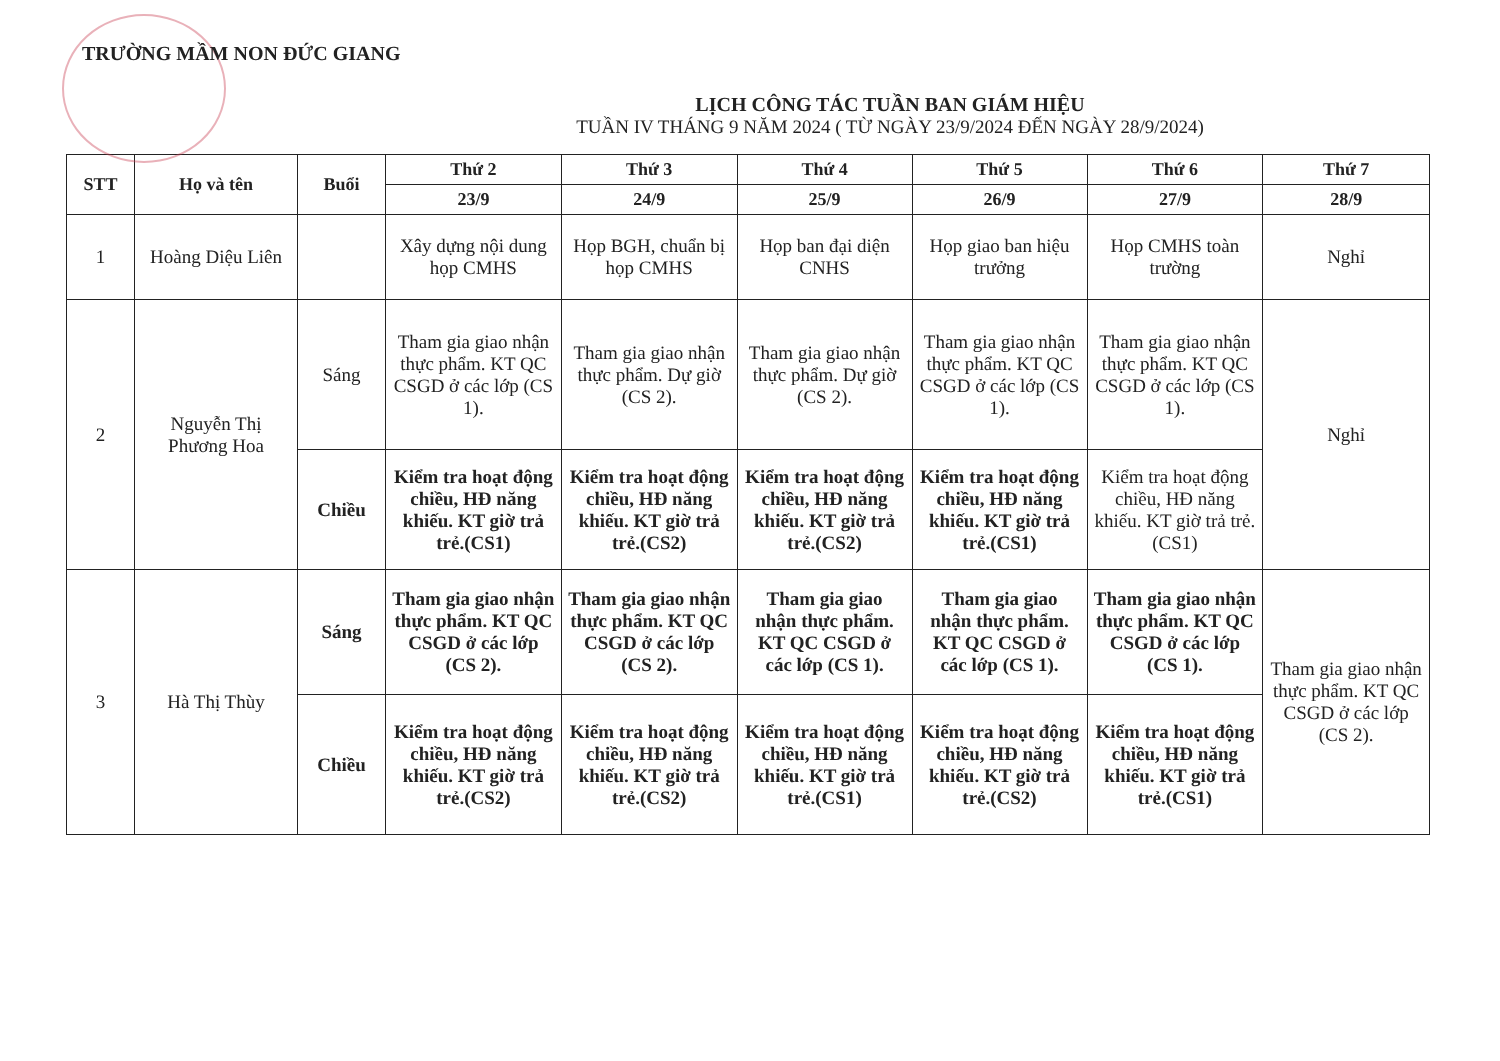TRƯỜNG MẦM NON ĐỨC GIANG
LỊCH CÔNG TÁC TUẦN BAN GIÁM HIỆU
TUẦN IV THÁNG 9 NĂM 2024 ( TỪ NGÀY 23/9/2024 ĐẾN NGÀY 28/9/2024)
| STT | Họ và tên | Buổi | Thứ 2 | Thứ 3 | Thứ 4 | Thứ 5 | Thứ 6 | Thứ 7 |
| --- | --- | --- | --- | --- | --- | --- | --- | --- |
| | | | 23/9 | 24/9 | 25/9 | 26/9 | 27/9 | 28/9 |
| 1 | Hoàng Diệu Liên | | Xây dựng nội dung họp CMHS | Họp BGH, chuẩn bị họp CMHS | Họp ban đại diện CNHS | Họp giao ban hiệu trưởng | Họp CMHS toàn trường | Nghỉ |
| 2 | Nguyễn Thị Phương Hoa | Sáng | Tham gia giao nhận thực phẩm. KT QC CSGD ở các lớp (CS 1). | Tham gia giao nhận thực phẩm. Dự giờ (CS 2). | Tham gia giao nhận thực phẩm. Dự giờ (CS 2). | Tham gia giao nhận thực phẩm. KT QC CSGD ở các lớp (CS 1). | Tham gia giao nhận thực phẩm. KT QC CSGD ở các lớp (CS 1). | Nghỉ |
| | | Chiều | Kiểm tra hoạt động chiều, HĐ năng khiếu. KT giờ trả trẻ.(CS1) | Kiểm tra hoạt động chiều, HĐ năng khiếu. KT giờ trả trẻ.(CS2) | Kiểm tra hoạt động chiều, HĐ năng khiếu. KT giờ trả trẻ.(CS2) | Kiểm tra hoạt động chiều, HĐ năng khiếu. KT giờ trả trẻ.(CS1) | Kiểm tra hoạt động chiều, HĐ năng khiếu. KT giờ trả trẻ.(CS1) | |
| 3 | Hà Thị Thùy | Sáng | Tham gia giao nhận thực phẩm. KT QC CSGD ở các lớp (CS 2). | Tham gia giao nhận thực phẩm. KT QC CSGD ở các lớp (CS 2). | Tham gia giao nhận thực phẩm. KT QC CSGD ở các lớp (CS 1). | Tham gia giao nhận thực phẩm. KT QC CSGD ở các lớp (CS 1). | Tham gia giao nhận thực phẩm. KT QC CSGD ở các lớp (CS 1). | Tham gia giao nhận thực phẩm. KT QC CSGD ở các lớp (CS 2). |
| | | Chiều | Kiểm tra hoạt động chiều, HĐ năng khiếu. KT giờ trả trẻ.(CS2) | Kiểm tra hoạt động chiều, HĐ năng khiếu. KT giờ trả trẻ.(CS2) | Kiểm tra hoạt động chiều, HĐ năng khiếu. KT giờ trả trẻ.(CS1) | Kiểm tra hoạt động chiều, HĐ năng khiếu. KT giờ trả trẻ.(CS2) | Kiểm tra hoạt động chiều, HĐ năng khiếu. KT giờ trả trẻ.(CS1) | |